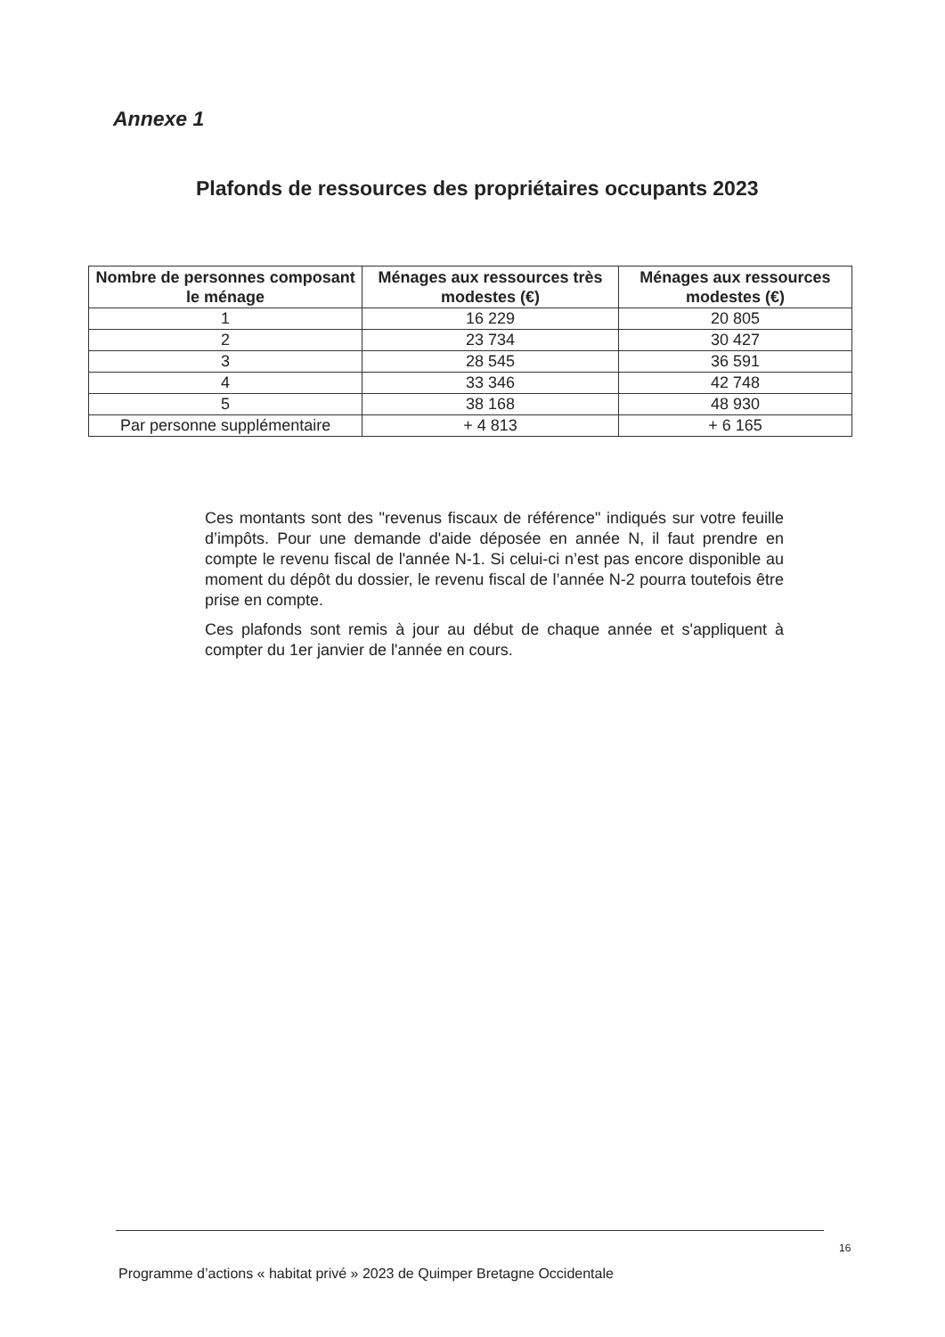Annexe 1
Plafonds de ressources des propriétaires occupants 2023
| Nombre de personnes composant le ménage | Ménages aux ressources très modestes (€) | Ménages aux ressources modestes (€) |
| --- | --- | --- |
| 1 | 16 229 | 20 805 |
| 2 | 23 734 | 30 427 |
| 3 | 28 545 | 36 591 |
| 4 | 33 346 | 42 748 |
| 5 | 38 168 | 48 930 |
| Par personne supplémentaire | + 4 813 | + 6 165 |
Ces montants sont des "revenus fiscaux de référence" indiqués sur votre feuille d’impôts. Pour une demande d'aide déposée en année N, il faut prendre en compte le revenu fiscal de l'année N-1. Si celui-ci n’est pas encore disponible au moment du dépôt du dossier, le revenu fiscal de l’année N-2 pourra toutefois être prise en compte.
Ces plafonds sont remis à jour au début de chaque année et s'appliquent à compter du 1er janvier de l'année en cours.
16
Programme d’actions « habitat privé » 2023 de Quimper Bretagne Occidentale